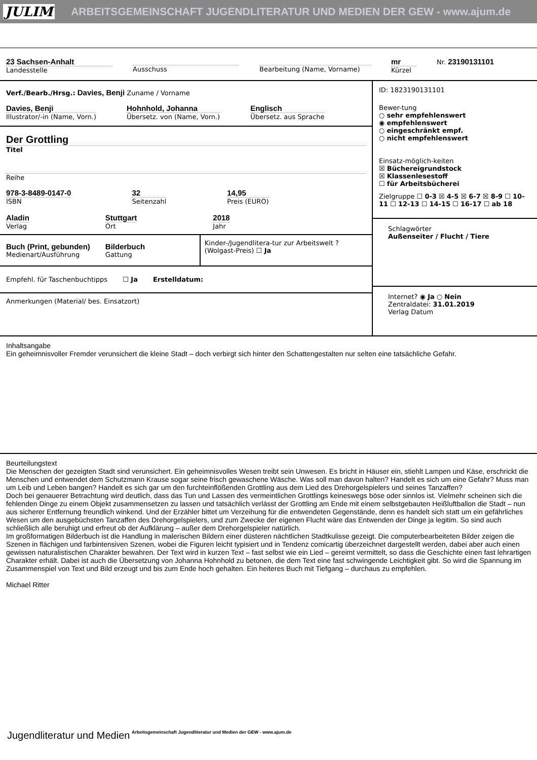JULIM ARBEITSGEMEINSCHAFT JUGENDLITERATUR UND MEDIEN DER GEW - www.ajum.de
23 Sachsen-Anhalt
Landesstelle
Ausschuss Bearbeitung (Name, Vorname)
mr
Kürzel
Nr. 23190131101
Verf./Bearb./Hrsg.: Davies, Benji Zuname / Vorname
Davies, Benji
Illustrator/-in (Name, Vorn.)
Hohnhold, Johanna
Übersetz. von (Name, Vorn.)
Englisch
Übersetz. aus Sprache
Der Grottling
Titel
Reihe
978-3-8489-0147-0
ISBN
32
Seitenzahl
14,95
Preis (EURO)
Aladin
Verlag
Stuttgart
Ort
2018
Jahr
Buch (Print, gebunden)
Medienart/Ausführung
Bilderbuch
Gattung
Kinder-/Jugendlitera-tur zur Arbeitswelt ? (Wolgast-Preis) ☐ Ja
Empfehl. für Taschenbuchtipps ☐ Ja Erstelldatum:
Anmerkungen (Material/ bes. Einsatzort)
ID: 1823190131101
Bewer-tung
○ sehr empfehlenswert
◉ empfehlenswert
○ eingeschränkt empf.
○ nicht empfehlenswert
Einsatz-möglich-keiten
☒ Büchereigrundstock
☒ Klassenlesestoff
☐ für Arbeitsbücherei
Zielgruppe ☐ 0-3 ☒ 4-5 ☒ 6-7 ☒ 8-9 ☐ 10-11 ☐ 12-13 ☐ 14-15 ☐ 16-17 ☐ ab 18
Schlagwörter
Außenseiter / Flucht / Tiere
Internet? ◉ Ja ○ Nein
Zentraldatei: 31.01.2019
Verlag Datum
Inhaltsangabe
Ein geheimnisvoller Fremder verunsichert die kleine Stadt – doch verbirgt sich hinter den Schattengestalten nur selten eine tatsächliche Gefahr.
Beurteilungstext
Die Menschen der gezeigten Stadt sind verunsichert. Ein geheimnisvolles Wesen treibt sein Unwesen. Es bricht in Häuser ein, stiehlt Lampen und Käse, erschrickt die Menschen und entwendet dem Schutzmann Krause sogar seine frisch gewaschene Wäsche. Was soll man davon halten? Handelt es sich um eine Gefahr? Muss man um Leib und Leben bangen? Handelt es sich gar um den furchteinflößenden Grottling aus dem Lied des Drehorgelspielers und seines Tanzaffen?
Doch bei genauerer Betrachtung wird deutlich, dass das Tun und Lassen des vermeintlichen Grottlings keineswegs böse oder sinnlos ist. Vielmehr scheinen sich die fehlenden Dinge zu einem Objekt zusammensetzen zu lassen und tatsächlich verlässt der Grottling am Ende mit einem selbstgebauten Heißluftballon die Stadt – nun aus sicherer Entfernung freundlich winkend. Und der Erzähler bittet um Verzeihung für die entwendeten Gegenstände, denn es handelt sich statt um ein gefährliches Wesen um den ausgebüchsten Tanzaffen des Drehorgelspielers, und zum Zwecke der eigenen Flucht wäre das Entwenden der Dinge ja legitim. So sind auch schließlich alle beruhigt und erfreut ob der Aufklärung – außer dem Drehorgelspieler natürlich.
Im großformatigen Bilderbuch ist die Handlung in malerischen Bildern einer düsteren nächtlichen Stadtkulisse gezeigt. Die computerbearbeiteten Bilder zeigen die Szenen in flächigen und farbintensiven Szenen, wobei die Figuren leicht typisiert und in Tendenz comicartig überzeichnet dargestellt werden, dabei aber auch einen gewissen naturalistischen Charakter bewahren. Der Text wird in kurzen Text – fast selbst wie ein Lied – gereimt vermittelt, so dass die Geschichte einen fast lehrartigen Charakter erhält. Dabei ist auch die Übersetzung von Johanna Hohnhold zu betonen, die dem Text eine fast schwingende Leichtigkeit gibt. So wird die Spannung im Zusammenspiel von Text und Bild erzeugt und bis zum Ende hoch gehalten. Ein heiteres Buch mit Tiefgang – durchaus zu empfehlen.
Michael Ritter
Jugendliteratur und Medien Arbeitsgemeinschaft Jugendliteratur und Medien der GEW - www.ajum.de